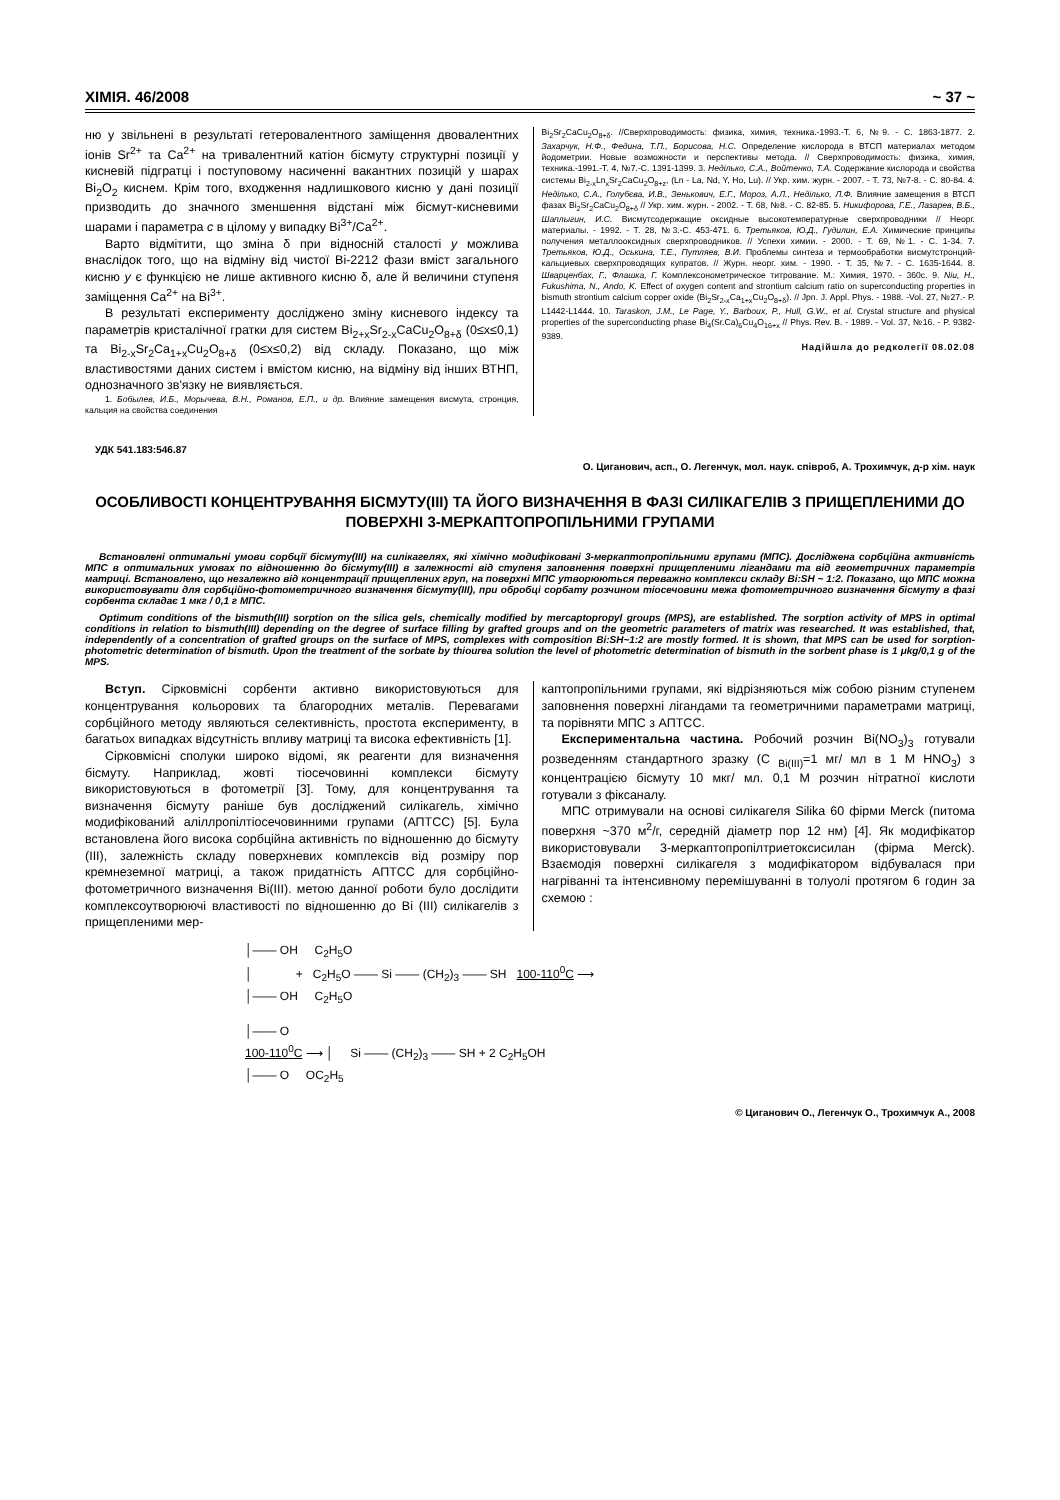ХІМІЯ. 46/2008 ~ 37 ~
ню у звільнені в результаті гетеровалентного заміщення двовалентних іонів Sr<sup>2+</sup> та Ca<sup>2+</sup> на тривалентний катіон бісмуту структурні позиції у кисневій підгратці і поступовому насиченні вакантних позицій у шарах Bi<sub>2</sub>O<sub>2</sub> киснем. Крім того, входження надлишкового кисню у дані позиції призводить до значного зменшення відстані між бісмут-кисневими шарами і параметра c в цілому у випадку Bi<sup>3+</sup>/Ca<sup>2+</sup>.
Варто відмітити, що зміна δ при відносній сталості y можлива внаслідок того, що на відміну від чистої Bi-2212 фази вміст загального кисню y є функцією не лише активного кисню δ, але й величини ступеня заміщення Ca<sup>2+</sup> на Bi<sup>3+</sup>.
В результаті експерименту досліджено зміну кисневого індексу та параметрів кристалічної гратки для систем Bi<sub>2+x</sub>Sr<sub>2-x</sub>CaCu<sub>2</sub>O<sub>8+δ</sub> (0≤x≤0,1) та Bi<sub>2-x</sub>Sr<sub>2</sub>Ca<sub>1+x</sub>Cu<sub>2</sub>O<sub>8+δ</sub> (0≤x≤0,2) від складу. Показано, що між властивостями даних систем і вмістом кисню, на відміну від інших ВТНП, однозначного зв'язку не виявляється.
1. Бобылев, И.Б., Морычева, В.Н., Романов, Е.П., и др. Влияние замещения висмута, стронция, кальция на свойства соединения
Bi<sub>2</sub>Sr<sub>2</sub>CaCu<sub>2</sub>O<sub>8+δ</sub>. //Сверхпроводимость: физика, химия, техника.-1993.-Т. 6, №9. - С. 1863-1877. 2. Захарчук, Н.Ф., Федина, Т.П., Борисова, Н.С. Определение кислорода в ВТСП материалах методом йодометрии. Новые возможности и перспективы метода. // Сверхпроводимость: физика, химия, техника.-1991.-Т. 4, №7.-С. 1391-1399. 3. Неділько, С.А., Войтенко, Т.А. Содержание кислорода и свойства системы Bi<sub>2-x</sub>Ln<sub>x</sub>Sr<sub>2</sub>CaCu<sub>2</sub>O<sub>8+z</sub>, (Ln - La, Nd, Y, Ho, Lu). // Укр. хим. журн. - 2007. - Т. 73, №7-8. - С. 80-84. 4. Неділько, С.А., Голубєва, И.В., Зенькович, Е.Г., Мороз, А.Л., Неділько, Л.Ф. Влияние замещения в ВТСП фазах Bi<sub>2</sub>Sr<sub>2</sub>CaCu<sub>2</sub>O<sub>8+δ</sub> // Укр. хим. журн. - 2002. - Т. 68, №8. - С. 82-85. 5. Никифорова, Г.Е., Лазарев, В.Б., Шаплыгин, И.С. Висмутсодержащие оксидные высокотемпературные сверхпроводники // Неорг. материалы. - 1992. - Т. 28, №3.-С. 453-471. 6. Третьяков, Ю.Д., Гудилин, Е.А. Химические принципы получения металлооксидных сверхпроводников. // Успехи химии. - 2000. - Т. 69, №1. - С. 1-34. 7. Третьяков, Ю.Д., Оськина, Т.Е., Путляев, В.И. Проблемы синтеза и термообработки висмутстронций-кальциевых сверхпроводящих купратов. // Журн. неорг. хим. - 1990. - Т. 35, №7. - С. 1635-1644. 8. Шварценбах, Г., Флашка, Г. Комплексонометрическое титрование. М.: Химия, 1970. - 360с. 9. Niu, H., Fukushima, N., Ando, K. Effect of oxygen content and strontium calcium ratio on superconducting properties in bismuth strontium calcium copper oxide (Bi<sub>2</sub>Sr<sub>2-x</sub>Ca<sub>1+x</sub>Cu<sub>2</sub>O<sub>8+δ</sub>). // Jpn. J. Appl. Phys. - 1988. -Vol. 27, №27.- P. L1442-L1444. 10. Taraskon, J.M., Le Page, Y., Barboux, P., Hull, G.W., et al. Crystal structure and physical properties of the superconducting phase Bi<sub>4</sub>(Sr.Ca)<sub>6</sub>Cu<sub>4</sub>O<sub>16+x</sub> // Phys. Rev. B. - 1989. - Vol. 37, №16. - P. 9382-9389.
Надійшла до редколегії 08.02.08
УДК 541.183:546.87
О. Циганович, асп., О. Легенчук, мол. наук. співроб, А. Трохимчук, д-р хім. наук
ОСОБЛИВОСТІ КОНЦЕНТРУВАННЯ БІСМУТУ(ІІІ) ТА ЙОГО ВИЗНАЧЕННЯ В ФАЗІ СИЛІКАГЕЛІВ З ПРИЩЕПЛЕНИМИ ДО ПОВЕРХНІ 3-МЕРКАПТОПРОПІЛЬНИМИ ГРУПАМИ
Встановлені оптимальні умови сорбції бісмуту(ІІІ) на силікагелях, які хімічно модифіковані 3-меркаптопропільними групами (МПС). Досліджена сорбційна активність МПС в оптимальних умовах по відношенню до бісмуту(ІІІ) в залежності від ступеня заповнення поверхні прищепленими лігандами та від геометричних параметрів матриці. Встановлено, що незалежно від концентрації прищеплених груп, на поверхні МПС утворюються переважно комплекси складу Bi:SH ~ 1:2. Показано, що МПС можна використовувати для сорбційно-фотометричного визначення бісмуту(ІІІ), при обробці сорбату розчином тіосечовини межа фотометричного визначення бісмуту в фазі сорбента складає 1 мкг / 0,1 г МПС.
Optimum conditions of the bismuth(III) sorption on the silica gels, chemically modified by mercaptopropyl groups (MPS), are established. The sorption activity of MPS in optimal conditions in relation to bismuth(III) depending on the degree of surface filling by grafted groups and on the geometric parameters of matrix was researched. It was established, that, independently of a concentration of grafted groups on the surface of MPS, complexes with composition Bi:SH~1:2 are mostly formed. It is shown, that MPS can be used for sorption-photometric determination of bismuth. Upon the treatment of the sorbate by thiourea solution the level of photometric determination of bismuth in the sorbent phase is 1 μkg/0,1 g of the MPS.
Вступ. Сірковмісні сорбенти активно використовуються для концентрування кольорових та благородних металів. Перевагами сорбційного методу являються селективність, простота експерименту, в багатьох випадках відсутність впливу матриці та висока ефективність [1].
Сірковмісні сполуки широко відомі, як реагенти для визначення бісмуту. Наприклад, жовті тіосечовинні комплекси бісмуту використовуються в фотометрії [3]. Тому, для концентрування та визначення бісмуту раніше був досліджений силікагель, хімічно модифікований аліллропілтіосечовинними групами (АПТСС) [5]. Була встановлена його висока сорбційна активність по відношенню до бісмуту (ІІІ), залежність складу поверхневих комплексів від розміру пор кремнеземної матриці, а також придатність АПТСС для сорбційно-фотометричного визначення Bi(III). метою данної роботи було дослідити комплексоутворюючі властивості по відношенню до Bi (III) силікагелів з прищепленими мер-
каптопропільними групами, які відрізняються між собою різним ступенем заповнення поверхні лігандами та геометричними параметрами матриці, та порівняти МПС з АПТСС.
Експериментальна частина. Робочий розчин Bi(NO<sub>3</sub>)<sub>3</sub> готували розведенням стандартного зразку (С <sub>Bi(III)</sub>=1 мг/ мл в 1 М HNO<sub>3</sub>) з концентрацією бісмуту 10 мкг/ мл. 0,1 М розчин нітратної кислоти готували з фіксаналу.
МПС отримували на основі силікагеля Silika 60 фірми Merck (питома поверхня ~370 м<sup>2</sup>/г, середній діаметр пор 12 нм) [4]. Як модифікатор використовували 3-меркаптопропілтриетоксисилан (фірма Merck). Взаємодія поверхні силікагеля з модифікатором відбувалася при нагріванні та інтенсивному перемішуванні в толуолі протягом 6 годин за схемою :
│—— OH C<sub>2</sub>H<sub>5</sub>O
│ + C<sub>2</sub>H<sub>5</sub>O —— Si —— (CH<sub>2</sub>)<sub>3</sub> —— SH 100-110<sup>0</sup>C ⟶
│—— OH C<sub>2</sub>H<sub>5</sub>O
│—— O
100-110<sup>0</sup>C ⟶ │ Si —— (CH<sub>2</sub>)<sub>3</sub> —— SH + 2 C<sub>2</sub>H<sub>5</sub>OH
│—— O OC<sub>2</sub>H<sub>5</sub>
© Циганович О., Легенчук О., Трохимчук А., 2008